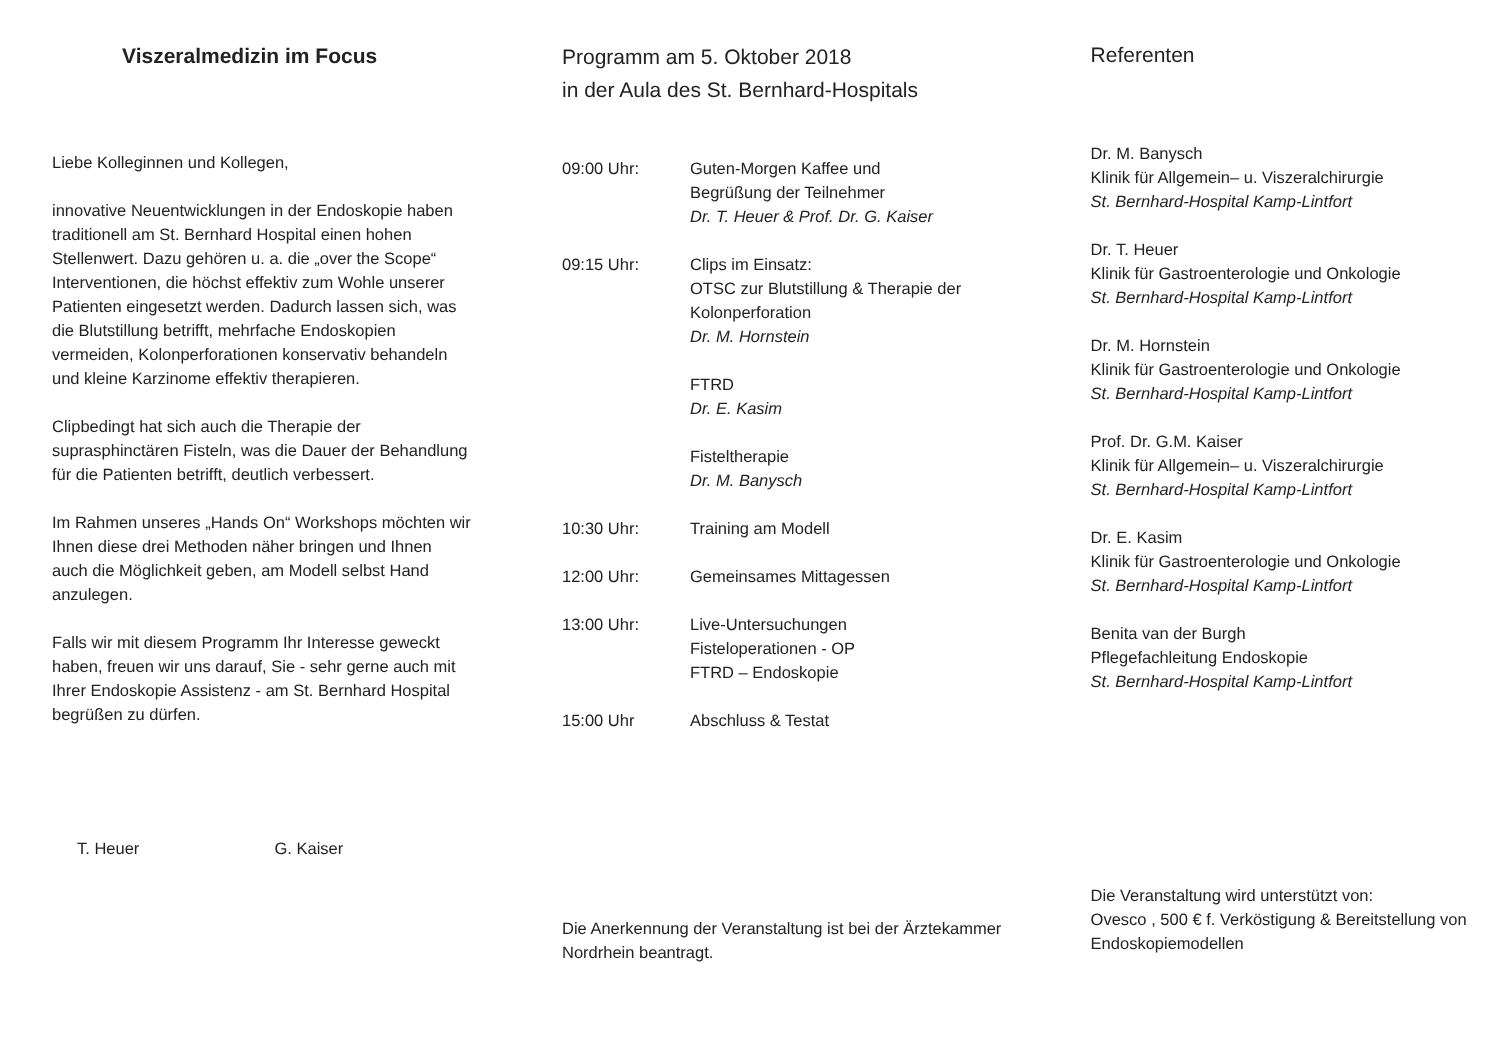Viszeralmedizin im Focus
Liebe Kolleginnen und Kollegen,
innovative Neuentwicklungen in der Endoskopie haben traditionell am St. Bernhard Hospital einen hohen Stellenwert. Dazu gehören u. a. die „over the Scope“ Interventionen, die höchst effektiv zum Wohle unserer Patienten eingesetzt werden. Dadurch lassen sich, was die Blutstillung betrifft, mehrfache Endoskopien vermeiden, Kolonperforationen konservativ behandeln und kleine Karzinome effektiv therapieren.
Clipbedingt hat sich auch die Therapie der suprasphinctären Fisteln, was die Dauer der Behandlung für die Patienten betrifft, deutlich verbessert.
Im Rahmen unseres „Hands On“ Workshops möchten wir Ihnen diese drei Methoden näher bringen und Ihnen auch die Möglichkeit geben, am Modell selbst Hand anzulegen.
Falls wir mit diesem Programm Ihr Interesse geweckt haben, freuen wir uns darauf, Sie - sehr gerne auch mit Ihrer Endoskopie Assistenz - am St. Bernhard Hospital begrüßen zu dürfen.
T. Heuer G. Kaiser
Programm am 5. Oktober 2018
in der Aula des St. Bernhard-Hospitals
| 09:00 Uhr: | Guten-Morgen Kaffee und Begrüßung der Teilnehmer Dr. T. Heuer & Prof. Dr. G. Kaiser |
| 09:15 Uhr: | Clips im Einsatz: OTSC zur Blutstillung & Therapie der Kolonperforation Dr. M. Hornstein |
| | FTRD Dr. E. Kasim |
| | Fisteltherapie Dr. M. Banysch |
| 10:30 Uhr: | Training am Modell |
| 12:00 Uhr: | Gemeinsames Mittagessen |
| 13:00 Uhr: | Live-Untersuchungen Fisteloperationen - OP FTRD – Endoskopie |
| 15:00 Uhr | Abschluss & Testat |
Die Anerkennung der Veranstaltung ist bei der Ärztekammer Nordrhein beantragt.
Referenten
Dr. M. Banysch
Klinik für Allgemein– u. Viszeralchirurgie
St. Bernhard-Hospital Kamp-Lintfort
Dr. T. Heuer
Klinik für Gastroenterologie und Onkologie
St. Bernhard-Hospital Kamp-Lintfort
Dr. M. Hornstein
Klinik für Gastroenterologie und Onkologie
St. Bernhard-Hospital Kamp-Lintfort
Prof. Dr. G.M. Kaiser
Klinik für Allgemein– u. Viszeralchirurgie
St. Bernhard-Hospital Kamp-Lintfort
Dr. E. Kasim
Klinik für Gastroenterologie und Onkologie
St. Bernhard-Hospital Kamp-Lintfort
Benita van der Burgh
Pflegefachleitung Endoskopie
St. Bernhard-Hospital Kamp-Lintfort
Die Veranstaltung wird unterstützt von:
Ovesco , 500 € f. Verköstigung & Bereitstellung von Endoskopiemodellen